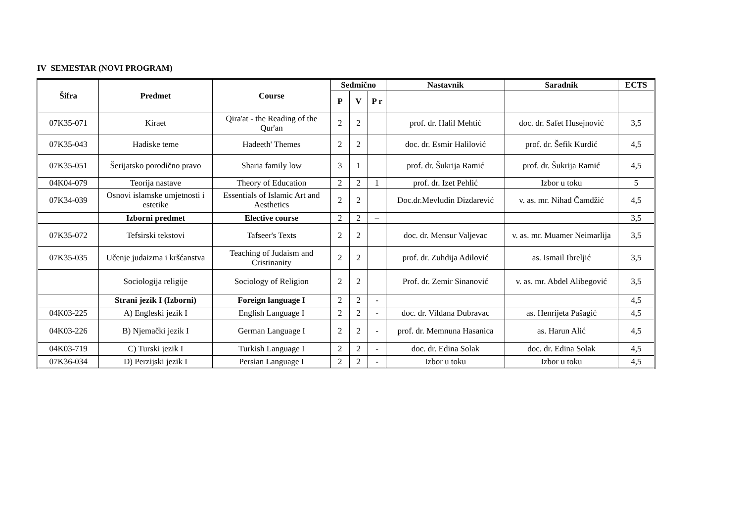IV SEMESTAR (NOVI PROGRAM)
| Šifra | Predmet | Course | Sedmično | | | Nastavnik | Saradnik | ECTS |
| --- | --- | --- | --- | --- | --- | --- | --- | --- |
| | | | P | V | P r | | | |
| 07K35-071 | Kiraet | Qira'at - the Reading of the Qur'an | 2 | 2 | | prof. dr. Halil Mehtić | doc. dr. Safet Husejnović | 3,5 |
| 07K35-043 | Hadiske teme | Hadeeth' Themes | 2 | 2 | | doc. dr. Esmir Halilović | prof. dr. Šefik Kurdić | 4,5 |
| 07K35-051 | Šerijatsko porodično pravo | Sharia family low | 3 | 1 | | prof. dr. Šukrija Ramić | prof. dr. Šukrija Ramić | 4,5 |
| 04K04-079 | Teorija nastave | Theory of Education | 2 | 2 | 1 | prof. dr. Izet Pehlić | Izbor u toku | 5 |
| 07K34-039 | Osnovi islamske umjetnosti i estetike | Essentials of Islamic Art and Aesthetics | 2 | 2 | | Doc.dr.Mevludin Dizdarević | v. as. mr. Nihad Čamdžić | 4,5 |
| | Izborni predmet | Elective course | 2 | 2 | – | | | 3,5 |
| 07K35-072 | Tefsirski tekstovi | Tafseer's Texts | 2 | 2 | | doc. dr. Mensur Valjevac | v. as. mr. Muamer Neimarlija | 3,5 |
| 07K35-035 | Učenje judaizma i kršćanstva | Teaching of Judaism and Cristinanity | 2 | 2 | | prof. dr. Zuhdija Adilović | as. Ismail Ibreljić | 3,5 |
| | Sociologija religije | Sociology of Religion | 2 | 2 | | Prof. dr. Zemir Sinanović | v. as. mr. Abdel Alibegović | 3,5 |
| | Strani jezik I (Izborni) | Foreign language I | 2 | 2 | - | | | 4,5 |
| 04K03-225 | A) Engleski jezik I | English Language I | 2 | 2 | - | doc. dr. Vildana Dubravac | as. Henrijeta Pašagić | 4,5 |
| 04K03-226 | B) Njemački jezik I | German Language I | 2 | 2 | - | prof. dr. Memnuna Hasanica | as. Harun Alić | 4,5 |
| 04K03-719 | C) Turski jezik I | Turkish Language I | 2 | 2 | - | doc. dr. Edina Solak | doc. dr. Edina Solak | 4,5 |
| 07K36-034 | D) Perzijski jezik I | Persian Language I | 2 | 2 | - | Izbor u toku | Izbor u toku | 4,5 |